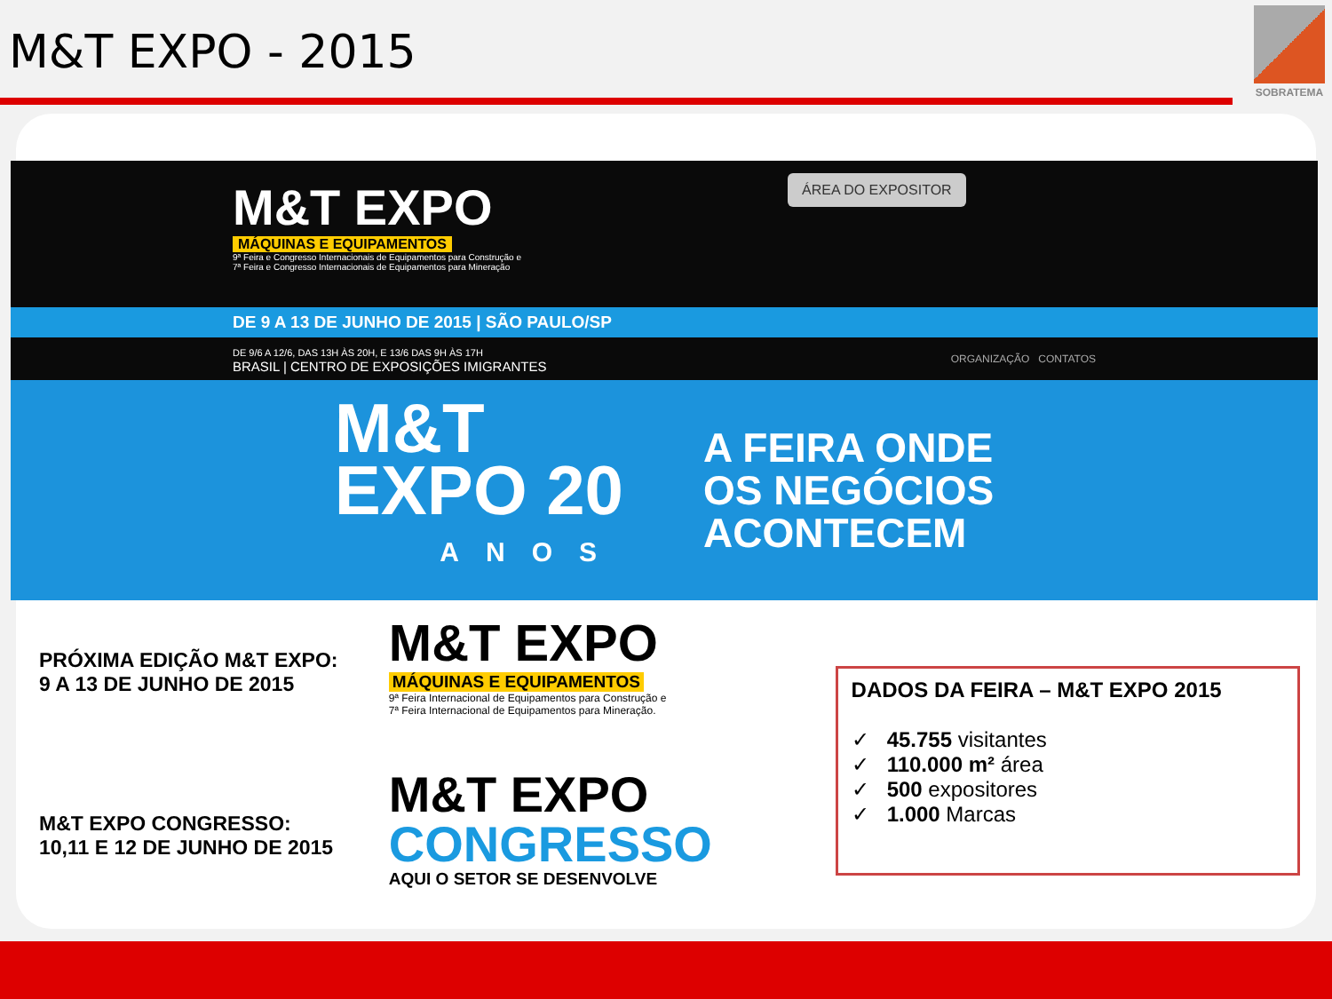M&T EXPO - 2015
SOBRATEMA
M&T EXPO
MÁQUINAS E EQUIPAMENTOS
9ª Feira e Congresso Internacionais de Equipamentos para Construção e
7ª Feira e Congresso Internacionais de Equipamentos para Mineração
ÁREA DO EXPOSITOR
DE 9 A 13 DE JUNHO DE 2015 | SÃO PAULO/SP
DE 9/6 A 12/6, DAS 13H ÀS 20H, E 13/6 DAS 9H ÀS 17H
BRASIL | CENTRO DE EXPOSIÇÕES IMIGRANTES
ORGANIZAÇÃO CONTATOS
M&T
EXPO 20
ANOS
A FEIRA ONDE
OS NEGÓCIOS
ACONTECEM
PRÓXIMA EDIÇÃO M&T EXPO:
9 A 13 DE JUNHO DE 2015
M&T EXPO CONGRESSO:
10,11 E 12 DE JUNHO DE 2015
M&T EXPO
MÁQUINAS E EQUIPAMENTOS
9ª Feira Internacional de Equipamentos para Construção e
7ª Feira Internacional de Equipamentos para Mineração.
M&T EXPO
CONGRESSO
AQUI O SETOR SE DESENVOLVE
DADOS DA FEIRA – M&T EXPO 2015
✓ 45.755 visitantes
✓ 110.000 m² área
✓ 500 expositores
✓ 1.000 Marcas